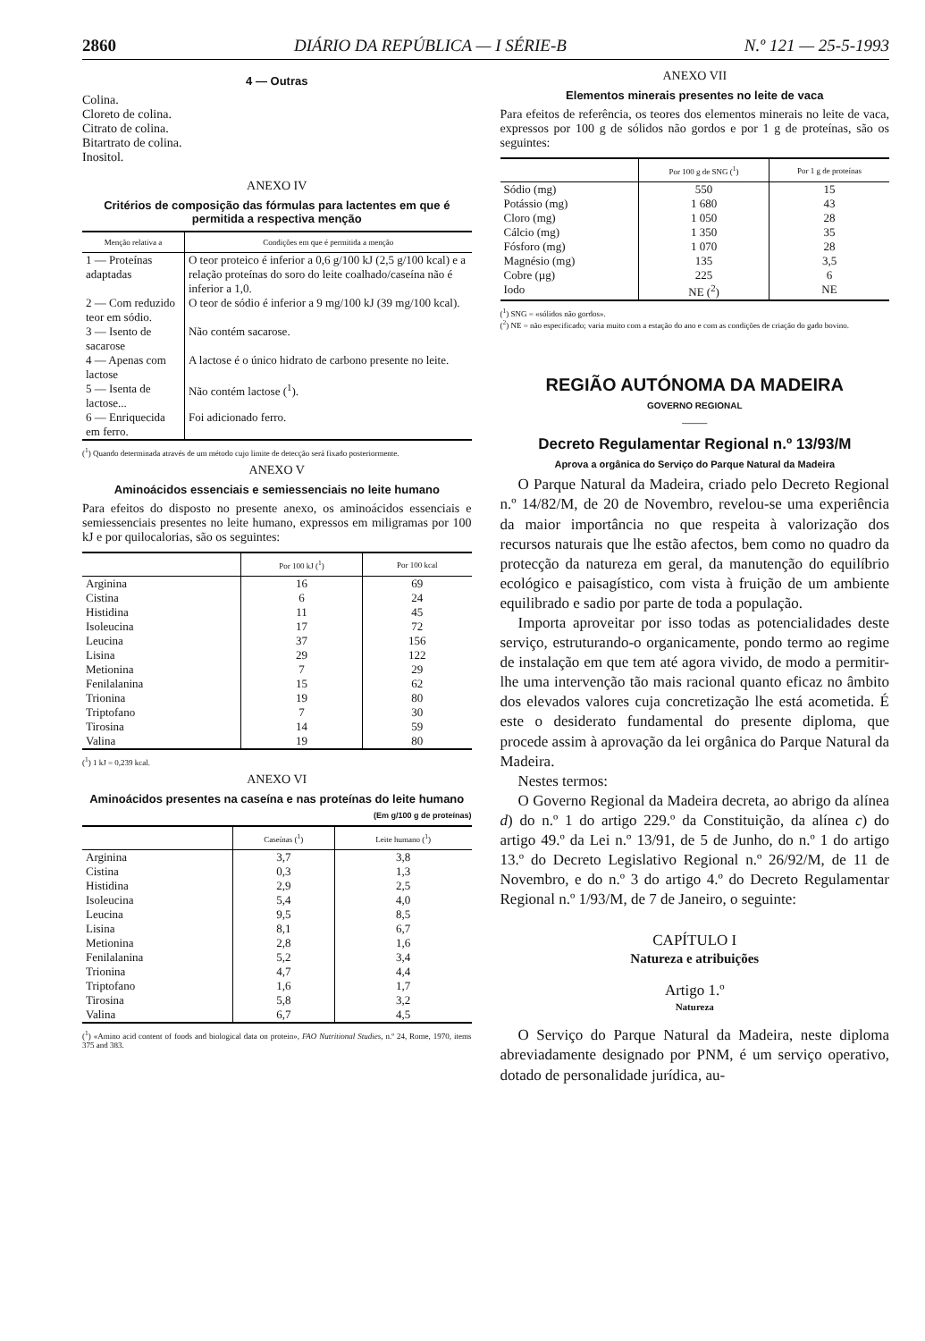2860 DIÁRIO DA REPÚBLICA — I SÉRIE-B N.º 121 — 25-5-1993
4 — Outras
Colina.
Cloreto de colina.
Citrato de colina.
Bitartrato de colina.
Inositol.
ANEXO IV
Critérios de composição das fórmulas para lactentes em que é permitida a respectiva menção
| Menção relativa a | Condições em que é permitida a menção |
| --- | --- |
| 1 — Proteínas adaptadas | O teor proteico é inferior a 0,6 g/100 kJ (2,5 g/100 kcal) e a relação proteínas do soro do leite coalhado/caseína não é inferior a 1,0. |
| 2 — Com reduzido teor em sódio. | O teor de sódio é inferior a 9 mg/100 kJ (39 mg/100 kcal). |
| 3 — Isento de sacarose | Não contém sacarose. |
| 4 — Apenas com lactose | A lactose é o único hidrato de carbono presente no leite. |
| 5 — Isenta de lactose... | Não contém lactose (<sup>1</sup>). |
| 6 — Enriquecida em ferro. | Foi adicionado ferro. |
(<sup>1</sup>) Quando determinada através de um método cujo limite de detecção será fixado posteriormente.
ANEXO V
Aminoácidos essenciais e semiessenciais no leite humano
Para efeitos do disposto no presente anexo, os aminoácidos essenciais e semiessenciais presentes no leite humano, expressos em miligramas por 100 kJ e por quilocalorias, são os seguintes:
| | Por 100 kJ (<sup>1</sup>) | Por 100 kcal |
| --- | --- | --- |
| Arginina | 16 | 69 |
| Cistina | 6 | 24 |
| Histidina | 11 | 45 |
| Isoleucina | 17 | 72 |
| Leucina | 37 | 156 |
| Lisina | 29 | 122 |
| Metionina | 7 | 29 |
| Fenilalanina | 15 | 62 |
| Trionina | 19 | 80 |
| Triptofano | 7 | 30 |
| Tirosina | 14 | 59 |
| Valina | 19 | 80 |
(<sup>1</sup>) 1 kJ = 0,239 kcal.
ANEXO VI
Aminoácidos presentes na caseína e nas proteínas do leite humano
(Em g/100 g de proteínas)
| | Caseínas (<sup>1</sup>) | Leite humano (<sup>1</sup>) |
| --- | --- | --- |
| Arginina | 3,7 | 3,8 |
| Cistina | 0,3 | 1,3 |
| Histidina | 2,9 | 2,5 |
| Isoleucina | 5,4 | 4,0 |
| Leucina | 9,5 | 8,5 |
| Lisina | 8,1 | 6,7 |
| Metionina | 2,8 | 1,6 |
| Fenilalanina | 5,2 | 3,4 |
| Trionina | 4,7 | 4,4 |
| Triptofano | 1,6 | 1,7 |
| Tirosina | 5,8 | 3,2 |
| Valina | 6,7 | 4,5 |
(<sup>1</sup>) «Amino acid content of foods and biological data on protein», FAO Nutritional Studies, n.º 24, Rome, 1970, items 375 and 383.
ANEXO VII
Elementos minerais presentes no leite de vaca
Para efeitos de referência, os teores dos elementos minerais no leite de vaca, expressos por 100 g de sólidos não gordos e por 1 g de proteínas, são os seguintes:
| | Por 100 g de SNG (<sup>1</sup>) | Por 1 g de proteínas |
| --- | --- | --- |
| Sódio (mg) | 550 | 15 |
| Potássio (mg) | 1 680 | 43 |
| Cloro (mg) | 1 050 | 28 |
| Cálcio (mg) | 1 350 | 35 |
| Fósforo (mg) | 1 070 | 28 |
| Magnésio (mg) | 135 | 3,5 |
| Cobre (µg) | 225 | 6 |
| Iodo | NE (<sup>2</sup>) | NE |
(<sup>1</sup>) SNG = «sólidos não gordos».
(<sup>2</sup>) NE = não especificado; varia muito com a estação do ano e com as condições de criação do gado bovino.
REGIÃO AUTÓNOMA DA MADEIRA
GOVERNO REGIONAL
——
Decreto Regulamentar Regional n.º 13/93/M
Aprova a orgânica do Serviço do Parque Natural da Madeira
O Parque Natural da Madeira, criado pelo Decreto Regional n.º 14/82/M, de 20 de Novembro, revelou-se uma experiência da maior importância no que respeita à valorização dos recursos naturais que lhe estão afectos, bem como no quadro da protecção da natureza em geral, da manutenção do equilíbrio ecológico e paisagístico, com vista à fruição de um ambiente equilibrado e sadio por parte de toda a população.
Importa aproveitar por isso todas as potencialidades deste serviço, estruturando-o organicamente, pondo termo ao regime de instalação em que tem até agora vivido, de modo a permitir-lhe uma intervenção tão mais racional quanto eficaz no âmbito dos elevados valores cuja concretização lhe está acometida. É este o desiderato fundamental do presente diploma, que procede assim à aprovação da lei orgânica do Parque Natural da Madeira.
Nestes termos:
O Governo Regional da Madeira decreta, ao abrigo da alínea d) do n.º 1 do artigo 229.º da Constituição, da alínea c) do artigo 49.º da Lei n.º 13/91, de 5 de Junho, do n.º 1 do artigo 13.º do Decreto Legislativo Regional n.º 26/92/M, de 11 de Novembro, e do n.º 3 do artigo 4.º do Decreto Regulamentar Regional n.º 1/93/M, de 7 de Janeiro, o seguinte:
CAPÍTULO I
Natureza e atribuições
Artigo 1.º
Natureza
O Serviço do Parque Natural da Madeira, neste diploma abreviadamente designado por PNM, é um serviço operativo, dotado de personalidade jurídica, au-